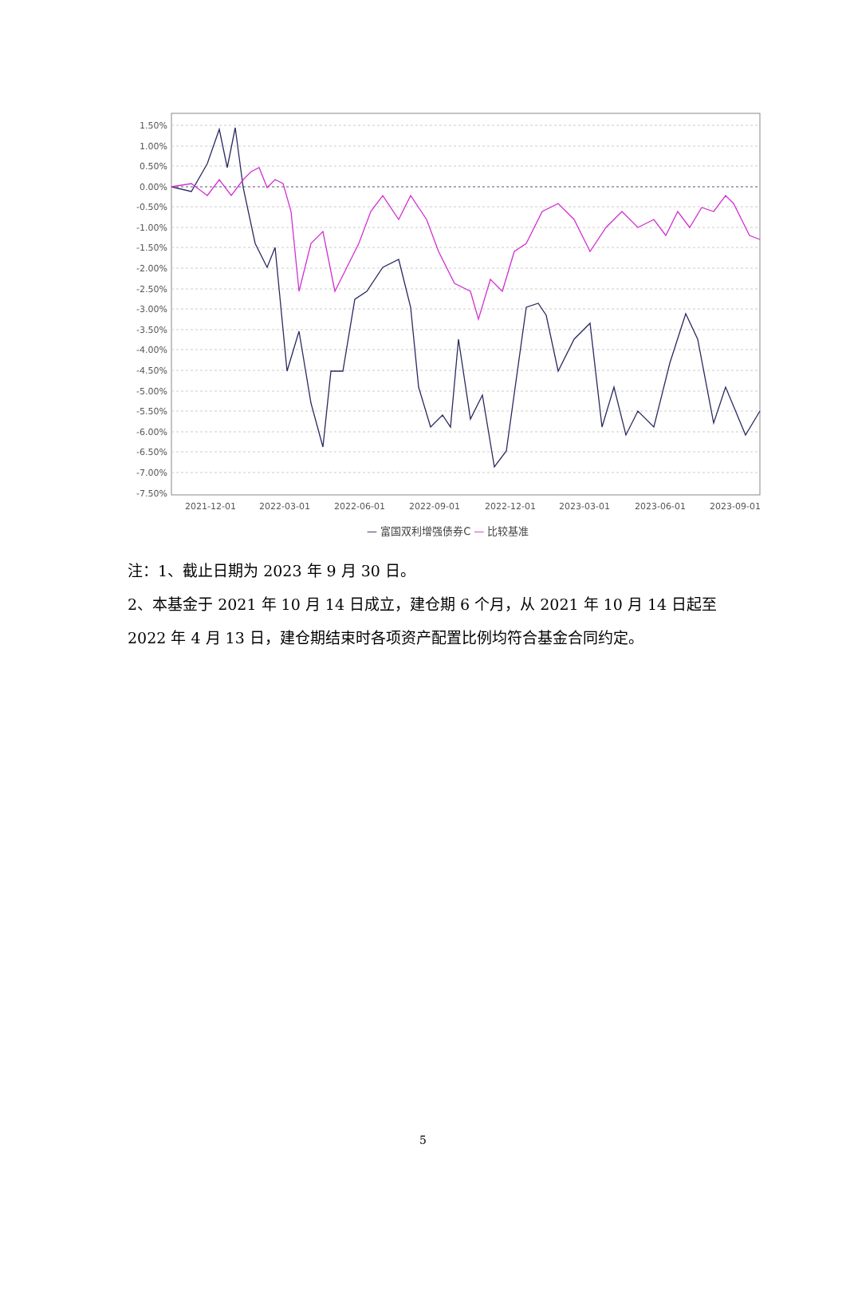1.50%
1.00%
0.50%
0.00%
-0.50%
-1.00%
-1.50%
-2.00%
-2.50%
-3.00%
-3.50%
-4.00%
-4.50%
-5.00%
-5.50%
-6.00%
-6.50%
-7.00%
-7.50%
2021-12-01
2022-03-01
2022-06-01
2022-09-01
2022-12-01
2023-03-01
2023-06-01
2023-09-01
— 富国双利增强债券C — 比较基准
注：1、截止日期为 2023 年 9 月 30 日。
2、本基金于 2021 年 10 月 14 日成立，建仓期 6 个月，从 2021 年 10 月 14 日起至 2022 年 4 月 13 日，建仓期结束时各项资产配置比例均符合基金合同约定。
5